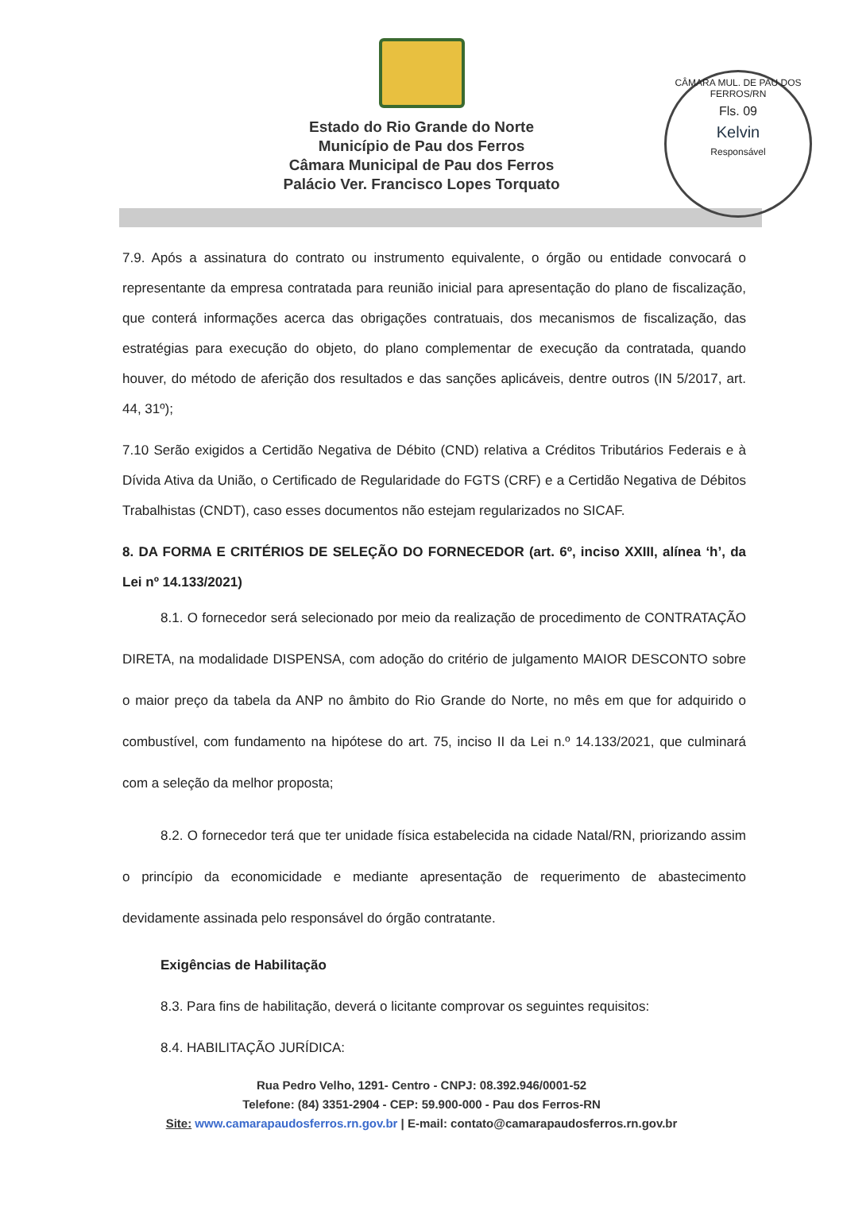CÂMARA MUL. DE PAU DOS FERROS/RN
Fls. 09
Kelvin
Responsável
Estado do Rio Grande do Norte
Município de Pau dos Ferros
Câmara Municipal de Pau dos Ferros
Palácio Ver. Francisco Lopes Torquato
7.9. Após a assinatura do contrato ou instrumento equivalente, o órgão ou entidade convocará o representante da empresa contratada para reunião inicial para apresentação do plano de fiscalização, que conterá informações acerca das obrigações contratuais, dos mecanismos de fiscalização, das estratégias para execução do objeto, do plano complementar de execução da contratada, quando houver, do método de aferição dos resultados e das sanções aplicáveis, dentre outros (IN 5/2017, art. 44, 31º);
7.10 Serão exigidos a Certidão Negativa de Débito (CND) relativa a Créditos Tributários Federais e à Dívida Ativa da União, o Certificado de Regularidade do FGTS (CRF) e a Certidão Negativa de Débitos Trabalhistas (CNDT), caso esses documentos não estejam regularizados no SICAF.
8. DA FORMA E CRITÉRIOS DE SELEÇÃO DO FORNECEDOR (art. 6º, inciso XXIII, alínea ‘h’, da Lei nº 14.133/2021)
8.1. O fornecedor será selecionado por meio da realização de procedimento de CONTRATAÇÃO DIRETA, na modalidade DISPENSA, com adoção do critério de julgamento MAIOR DESCONTO sobre o maior preço da tabela da ANP no âmbito do Rio Grande do Norte, no mês em que for adquirido o combustível, com fundamento na hipótese do art. 75, inciso II da Lei n.º 14.133/2021, que culminará com a seleção da melhor proposta;
8.2. O fornecedor terá que ter unidade física estabelecida na cidade Natal/RN, priorizando assim o princípio da economicidade e mediante apresentação de requerimento de abastecimento devidamente assinada pelo responsável do órgão contratante.
Exigências de Habilitação
8.3. Para fins de habilitação, deverá o licitante comprovar os seguintes requisitos:
8.4. HABILITAÇÃO JURÍDICA:
Rua Pedro Velho, 1291- Centro - CNPJ: 08.392.946/0001-52
Telefone: (84) 3351-2904 - CEP: 59.900-000 - Pau dos Ferros-RN
Site: www.camarapaudosferros.rn.gov.br | E-mail: contato@camarapaudosferros.rn.gov.br